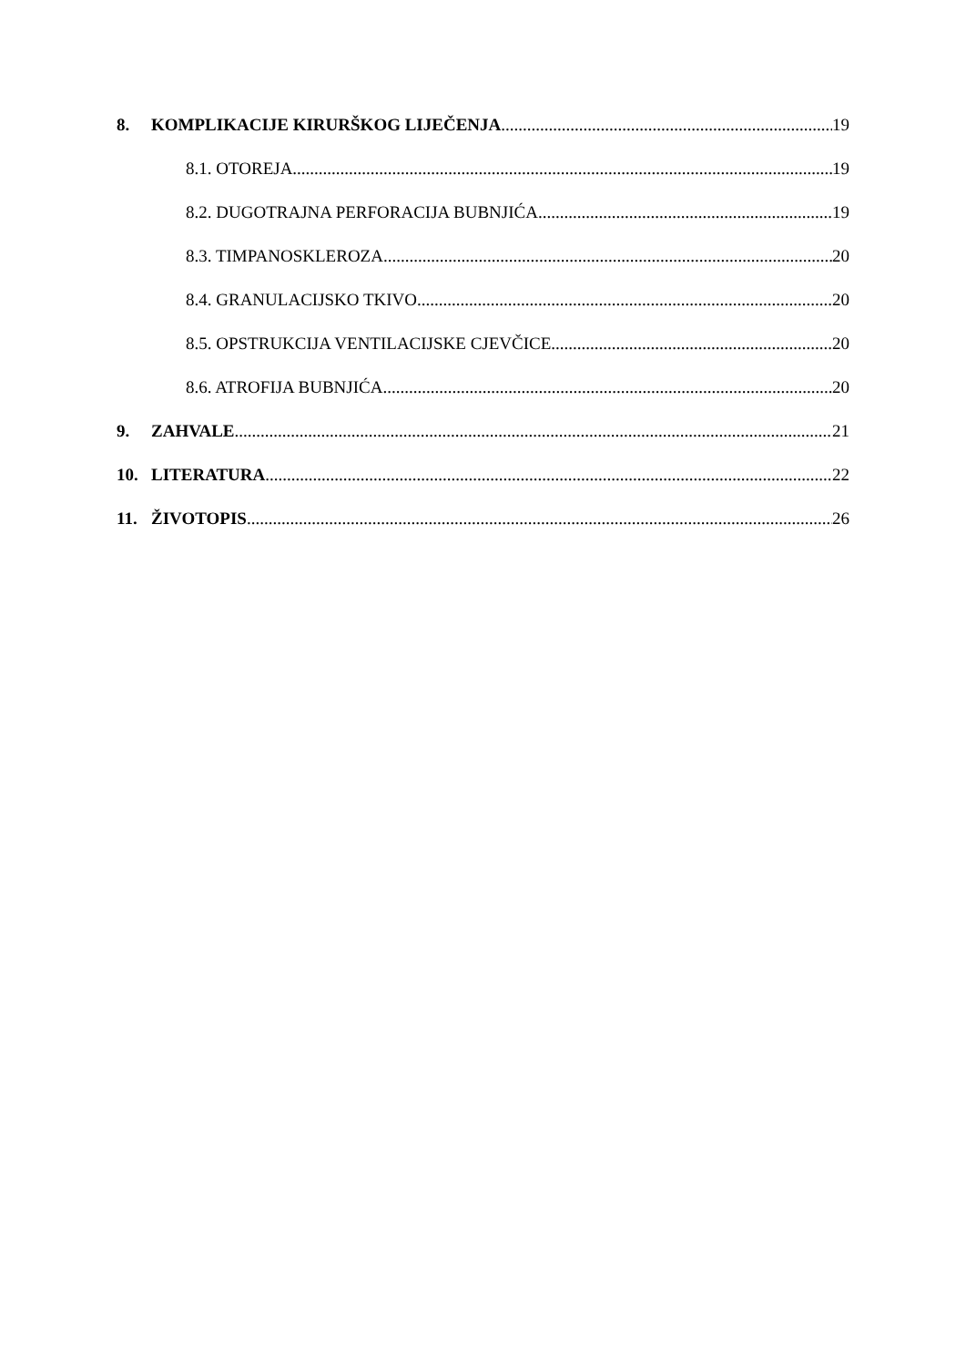8. KOMPLIKACIJE KIRURŠKOG LIJEČENJA 19
8.1. OTOREJA 19
8.2. DUGOTRAJNA PERFORACIJA BUBNJIĆA 19
8.3. TIMPANOSKLEROZA 20
8.4. GRANULACIJSKO TKIVO 20
8.5. OPSTRUKCIJA VENTILACIJSKE CJEVČICE 20
8.6. ATROFIJA BUBNJIĆA 20
9. ZAHVALE 21
10. LITERATURA 22
11. ŽIVOTOPIS 26